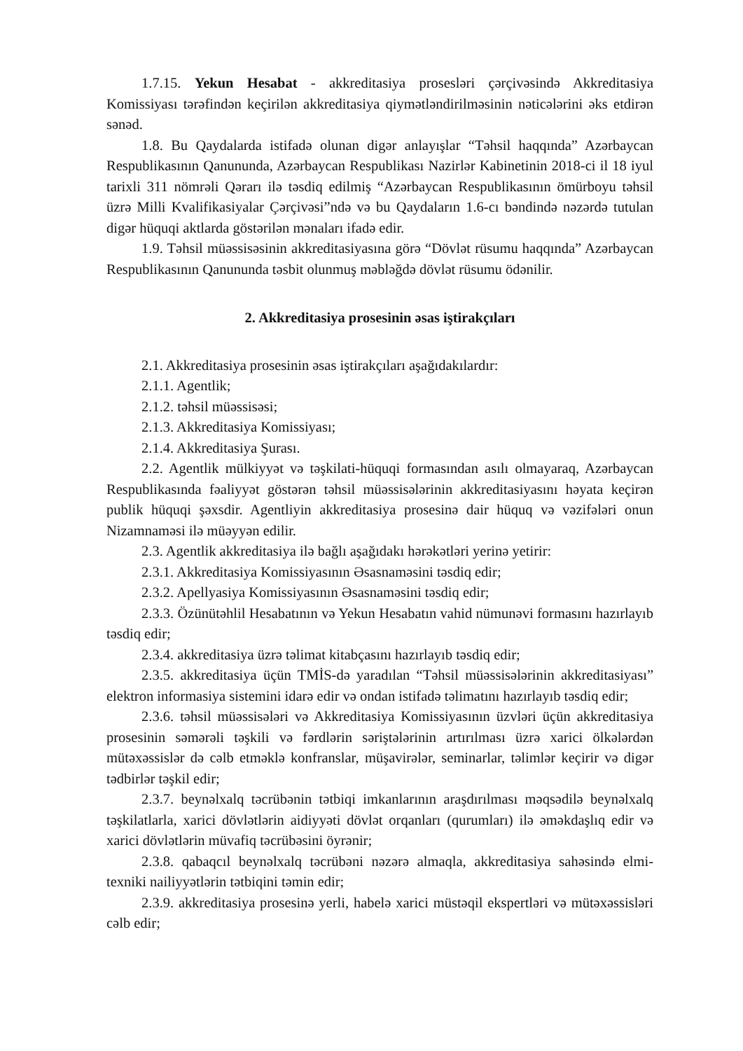1.7.15. Yekun Hesabat - akkreditasiya prosesləri çərçivəsində Akkreditasiya Komissiyası tərəfindən keçirilən akkreditasiya qiymətləndirilməsinin nəticələrini əks etdirən sənəd.
1.8. Bu Qaydalarda istifadə olunan digər anlayışlar “Təhsil haqqında” Azərbaycan Respublikasının Qanununda, Azərbaycan Respublikası Nazirlər Kabinetinin 2018-ci il 18 iyul tarixli 311 nömrəli Qərarı ilə təsdiq edilmiş “Azərbaycan Respublikasının ömürboyu təhsil üzrə Milli Kvalifikasiyalar Çərçivəsi”ndə və bu Qaydaların 1.6-cı bəndində nəzərdə tutulan digər hüquqi aktlarda göstərilən mənaları ifadə edir.
1.9. Təhsil müəssisəsinin akkreditasiyasına görə “Dövlət rüsumu haqqında” Azərbaycan Respublikasının Qanununda təsbit olunmuş məbləğdə dövlət rüsumu ödənilir.
2. Akkreditasiya prosesinin əsas iştirakçıları
2.1. Akkreditasiya prosesinin əsas iştirakçıları aşağıdakılardır:
2.1.1. Agentlik;
2.1.2. təhsil müəssisəsi;
2.1.3. Akkreditasiya Komissiyası;
2.1.4. Akkreditasiya Şurası.
2.2. Agentlik mülkiyyət və təşkilati-hüquqi formasından asılı olmayaraq, Azərbaycan Respublikasında fəaliyyət göstərən təhsil müəssisələrinin akkreditasiyasını həyata keçirən publik hüquqi şəxsdir. Agentliyin akkreditasiya prosesinə dair hüquq və vəzifələri onun Nizamnaməsi ilə müəyyən edilir.
2.3. Agentlik akkreditasiya ilə bağlı aşağıdakı hərəkətləri yerinə yetirir:
2.3.1. Akkreditasiya Komissiyasının Əsasnaməsini təsdiq edir;
2.3.2. Apellyasiya Komissiyasının Əsasnaməsini təsdiq edir;
2.3.3. Özünütəhlil Hesabatının və Yekun Hesabatın vahid nümunəvi formasını hazırlayıb təsdiq edir;
2.3.4. akkreditasiya üzrə təlimat kitabçasını hazırlayıb təsdiq edir;
2.3.5. akkreditasiya üçün TMİS-də yaradılan “Təhsil müəssisələrinin akkreditasiyası” elektron informasiya sistemini idarə edir və ondan istifadə təlimatını hazırlayıb təsdiq edir;
2.3.6. təhsil müəssisələri və Akkreditasiya Komissiyasının üzvləri üçün akkreditasiya prosesinin səmərəli təşkili və fərdlərin səriştələrinin artırılması üzrə xarici ölkələrdən mütəxəssislər də cəlb etməklə konfranslar, müşavirələr, seminarlar, təlimlər keçirir və digər tədbirlər təşkil edir;
2.3.7. beynəlxalq təcrübənin tətbiqi imkanlarının araşdırılması məqsədilə beynəlxalq təşkilatlarla, xarici dövlətlərin aidiyyəti dövlət orqanları (qurumları) ilə əməkdaşlıq edir və xarici dövlətlərin müvafiq təcrübəsini öyrənir;
2.3.8. qabaqcıl beynəlxalq təcrübəni nəzərə almaqla, akkreditasiya sahəsində elmi-texniki nailiyyətlərin tətbiqini təmin edir;
2.3.9. akkreditasiya prosesinə yerli, habelə xarici müstəqil ekspertləri və mütəxəssisləri cəlb edir;